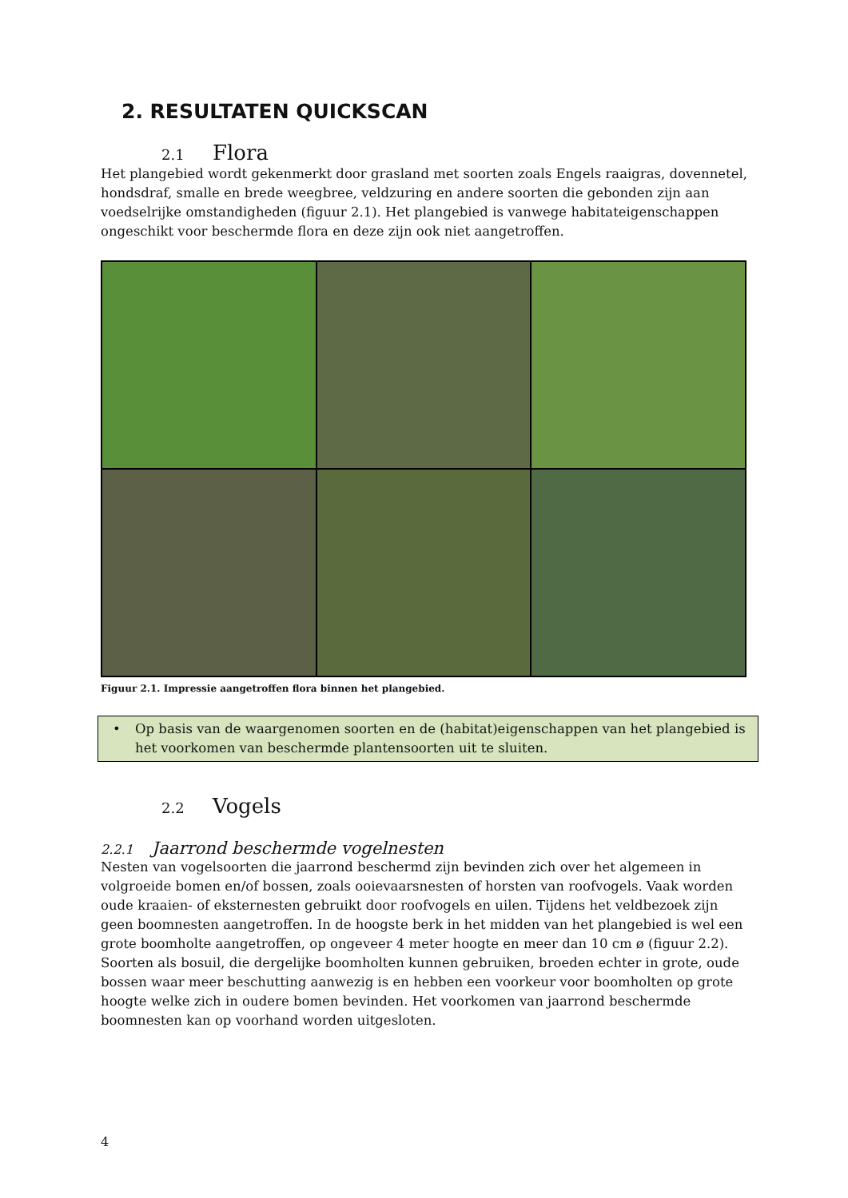2. RESULTATEN QUICKSCAN
2.1 Flora
Het plangebied wordt gekenmerkt door grasland met soorten zoals Engels raaigras, dovennetel, hondsdraf, smalle en brede weegbree, veldzuring en andere soorten die gebonden zijn aan voedselrijke omstandigheden (figuur 2.1). Het plangebied is vanwege habitateigenschappen ongeschikt voor beschermde flora en deze zijn ook niet aangetroffen.
Figuur 2.1. Impressie aangetroffen flora binnen het plangebied.
• Op basis van de waargenomen soorten en de (habitat)eigenschappen van het plangebied is het voorkomen van beschermde plantensoorten uit te sluiten.
2.2 Vogels
2.2.1 Jaarrond beschermde vogelnesten
Nesten van vogelsoorten die jaarrond beschermd zijn bevinden zich over het algemeen in volgroeide bomen en/of bossen, zoals ooievaarsnesten of horsten van roofvogels. Vaak worden oude kraaien- of eksternesten gebruikt door roofvogels en uilen. Tijdens het veldbezoek zijn geen boomnesten aangetroffen. In de hoogste berk in het midden van het plangebied is wel een grote boomholte aangetroffen, op ongeveer 4 meter hoogte en meer dan 10 cm ø (figuur 2.2). Soorten als bosuil, die dergelijke boomholten kunnen gebruiken, broeden echter in grote, oude bossen waar meer beschutting aanwezig is en hebben een voorkeur voor boomholten op grote hoogte welke zich in oudere bomen bevinden. Het voorkomen van jaarrond beschermde boomnesten kan op voorhand worden uitgesloten.
4